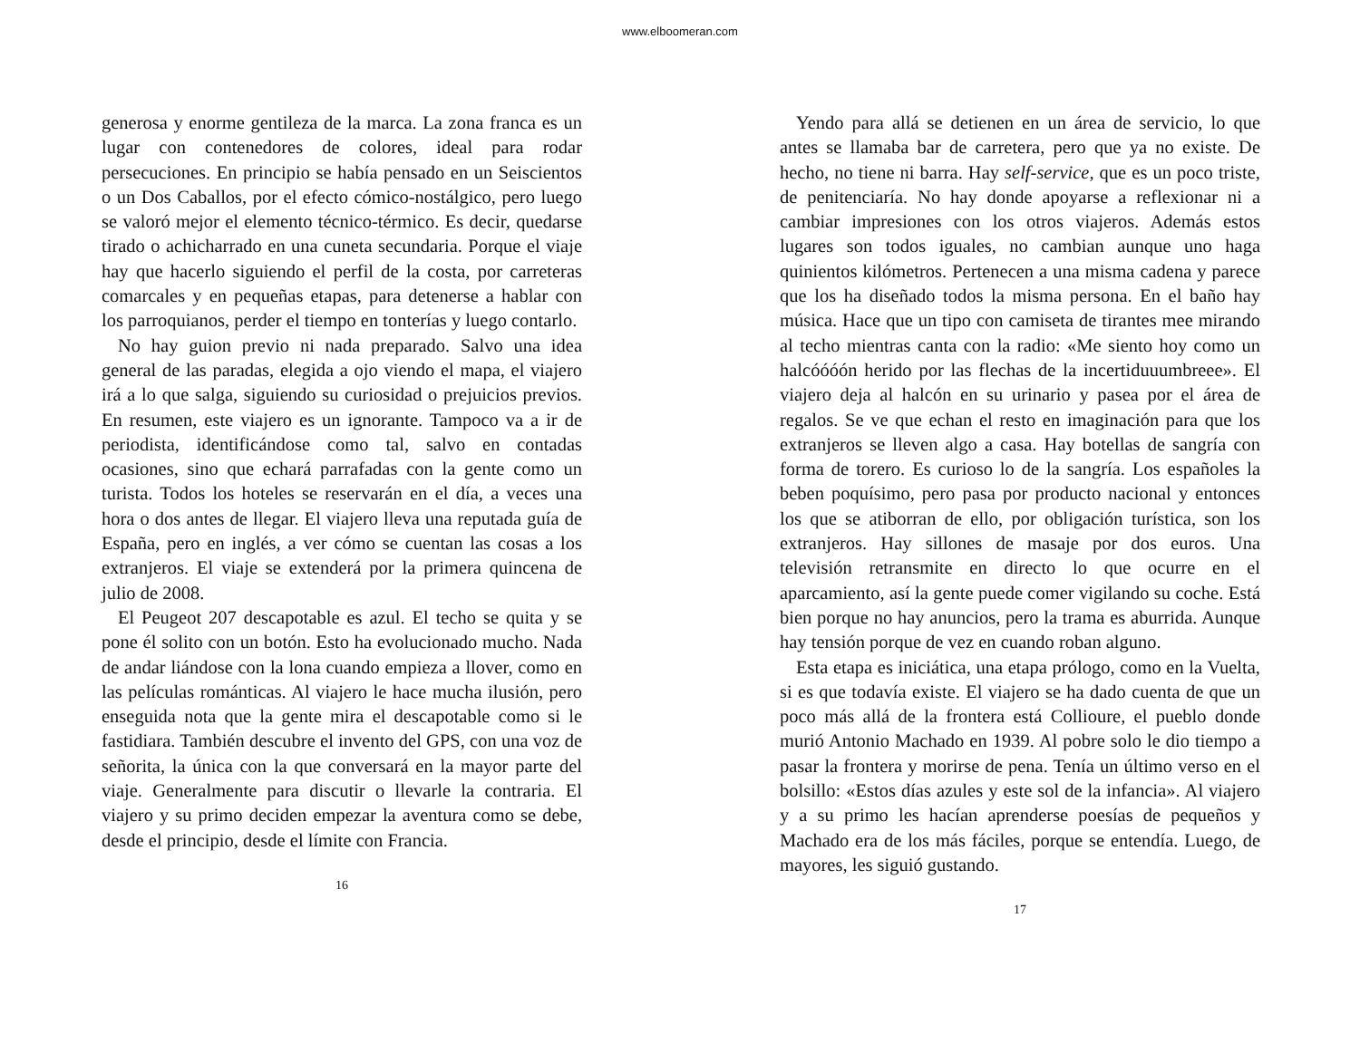www.elboomeran.com
generosa y enorme gentileza de la marca. La zona franca es un lugar con contenedores de colores, ideal para rodar persecuciones. En principio se había pensado en un Seiscientos o un Dos Caballos, por el efecto cómico-nostálgico, pero luego se valoró mejor el elemento técnico-térmico. Es decir, quedarse tirado o achicharrado en una cuneta secundaria. Porque el viaje hay que hacerlo siguiendo el perfil de la costa, por carreteras comarcales y en pequeñas etapas, para detenerse a hablar con los parroquianos, perder el tiempo en tonterías y luego contarlo.
No hay guion previo ni nada preparado. Salvo una idea general de las paradas, elegida a ojo viendo el mapa, el viajero irá a lo que salga, siguiendo su curiosidad o prejuicios previos. En resumen, este viajero es un ignorante. Tampoco va a ir de periodista, identificándose como tal, salvo en contadas ocasiones, sino que echará parrafadas con la gente como un turista. Todos los hoteles se reservarán en el día, a veces una hora o dos antes de llegar. El viajero lleva una reputada guía de España, pero en inglés, a ver cómo se cuentan las cosas a los extranjeros. El viaje se extenderá por la primera quincena de julio de 2008.
El Peugeot 207 descapotable es azul. El techo se quita y se pone él solito con un botón. Esto ha evolucionado mucho. Nada de andar liándose con la lona cuando empieza a llover, como en las películas románticas. Al viajero le hace mucha ilusión, pero enseguida nota que la gente mira el descapotable como si le fastidiara. También descubre el invento del GPS, con una voz de señorita, la única con la que conversará en la mayor parte del viaje. Generalmente para discutir o llevarle la contraria. El viajero y su primo deciden empezar la aventura como se debe, desde el principio, desde el límite con Francia.
16
Yendo para allá se detienen en un área de servicio, lo que antes se llamaba bar de carretera, pero que ya no existe. De hecho, no tiene ni barra. Hay self-service, que es un poco triste, de penitenciaría. No hay donde apoyarse a reflexionar ni a cambiar impresiones con los otros viajeros. Además estos lugares son todos iguales, no cambian aunque uno haga quinientos kilómetros. Pertenecen a una misma cadena y parece que los ha diseñado todos la misma persona. En el baño hay música. Hace que un tipo con camiseta de tirantes mee mirando al techo mientras canta con la radio: «Me siento hoy como un halcóóóón herido por las flechas de la incertiduuumbreee». El viajero deja al halcón en su urinario y pasea por el área de regalos. Se ve que echan el resto en imaginación para que los extranjeros se lleven algo a casa. Hay botellas de sangría con forma de torero. Es curioso lo de la sangría. Los españoles la beben poquísimo, pero pasa por producto nacional y entonces los que se atiborran de ello, por obligación turística, son los extranjeros. Hay sillones de masaje por dos euros. Una televisión retransmite en directo lo que ocurre en el aparcamiento, así la gente puede comer vigilando su coche. Está bien porque no hay anuncios, pero la trama es aburrida. Aunque hay tensión porque de vez en cuando roban alguno.
Esta etapa es iniciática, una etapa prólogo, como en la Vuelta, si es que todavía existe. El viajero se ha dado cuenta de que un poco más allá de la frontera está Collioure, el pueblo donde murió Antonio Machado en 1939. Al pobre solo le dio tiempo a pasar la frontera y morirse de pena. Tenía un último verso en el bolsillo: «Estos días azules y este sol de la infancia». Al viajero y a su primo les hacían aprenderse poesías de pequeños y Machado era de los más fáciles, porque se entendía. Luego, de mayores, les siguió gustando.
17